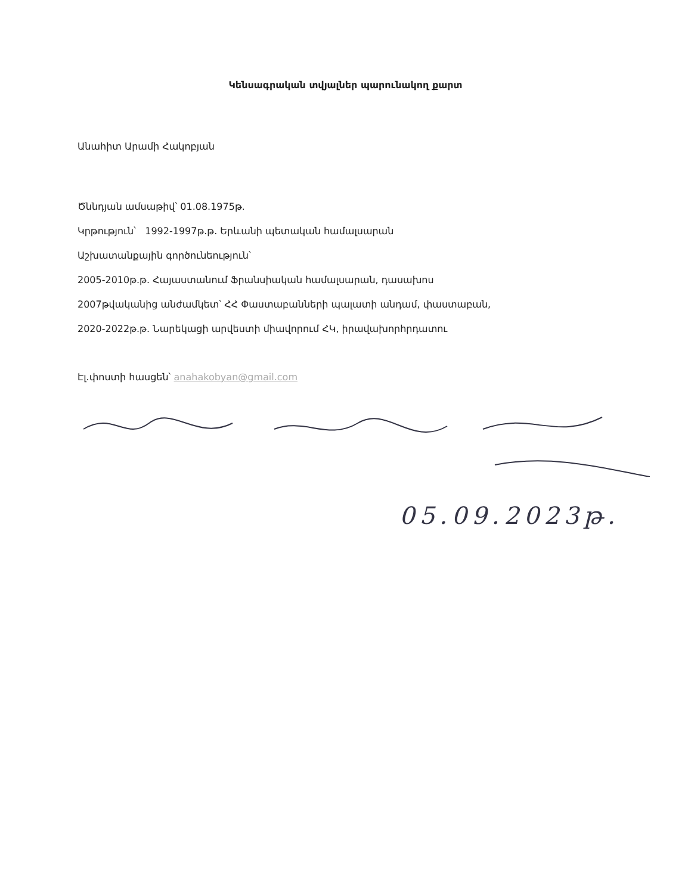Կենսագրական տվյալներ պարունակող քարտ
Անահիտ Արամի Հակոբյան
Ծննդյան ամսաթիվ՝ 01.08.1975թ.
Կրթություն՝ 1992-1997թ.թ. Երևանի պետական համալսարան
Աշխատանքային գործունեություն՝
2005-2010թ.թ. Հայաստանում Ֆրանսիական համալսարան, դասախոս
2007թվականից անժամկետ՝ ՀՀ Փաստաբանների պալատի անդամ, փաստաբան,
2020-2022թ.թ. Նարեկացի արվեստի միավորում ՀԿ, իրավախորհրդատու
Էլ.փոստի հասցեն՝ anahakobyan@gmail.com
05.09.2023թ.